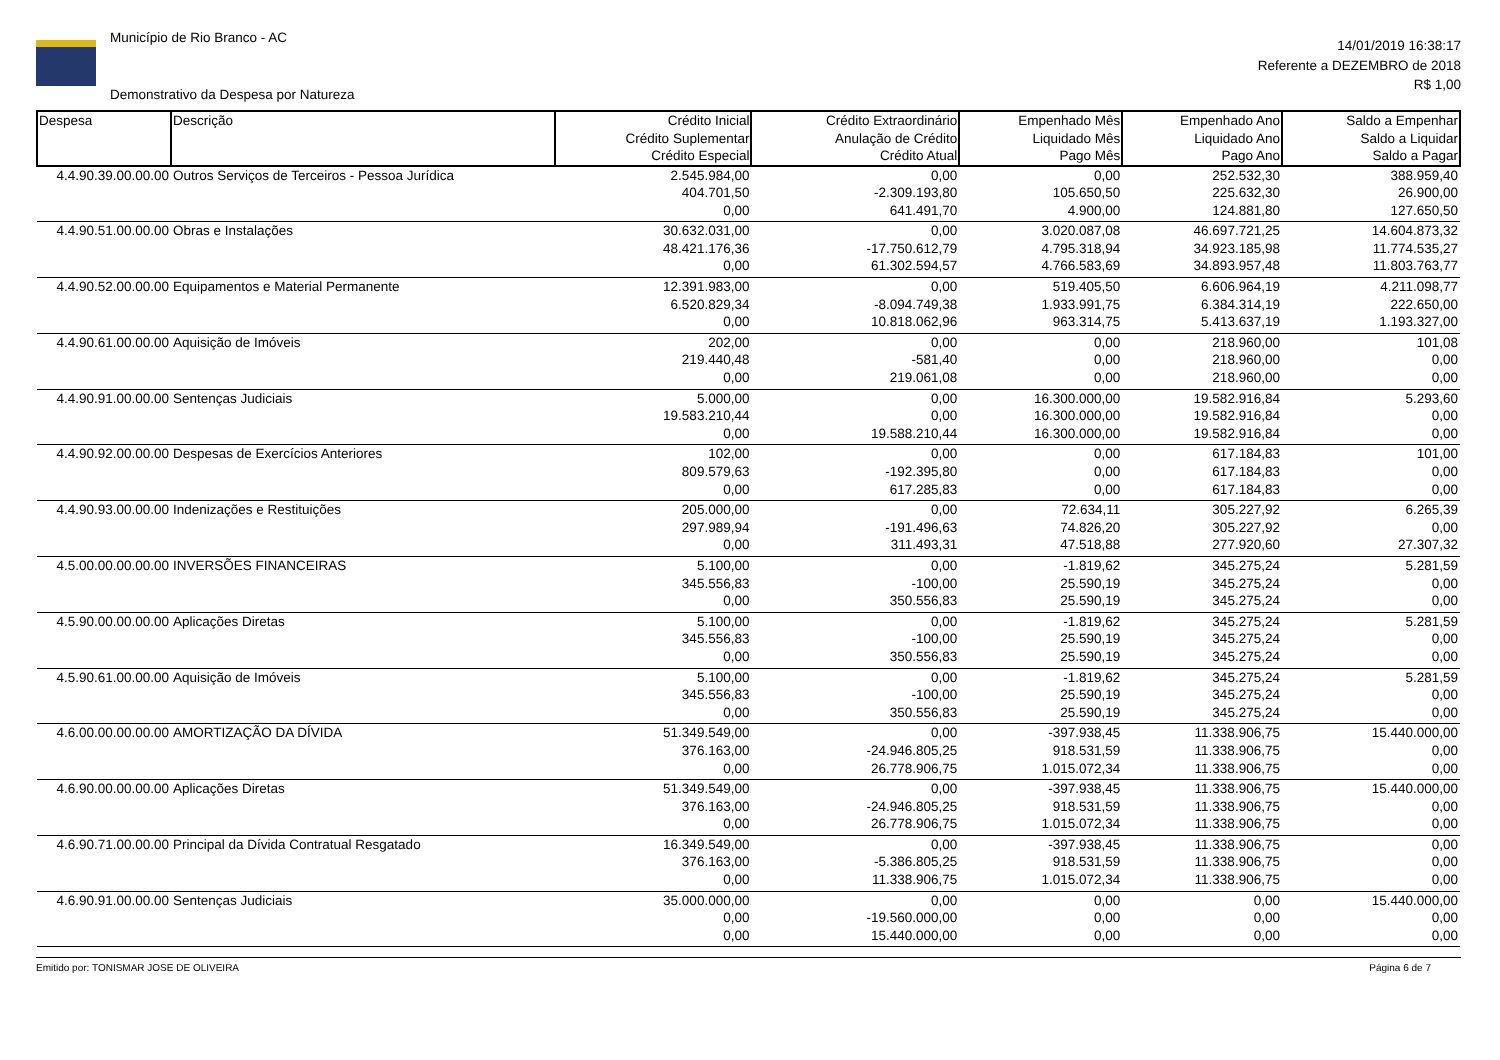Município de Rio Branco - AC
Demonstrativo da Despesa por Natureza
14/01/2019 16:38:17
Referente a DEZEMBRO de 2018
R$ 1,00
| Despesa | Descrição | Crédito Inicial Crédito Suplementar Crédito Especial | Crédito Extraordinário Anulação de Crédito Crédito Atual | Empenhado Mês Liquidado Mês Pago Mês | Empenhado Ano Liquidado Ano Pago Ano | Saldo a Empenhar Saldo a Liquidar Saldo a Pagar |
| --- | --- | --- | --- | --- | --- | --- |
| 4.4.90.39.00.00.00 | Outros Serviços de Terceiros - Pessoa Jurídica | 2.545.984,00 404.701,50 0,00 | 0,00 -2.309.193,80 641.491,70 | 0,00 105.650,50 4.900,00 | 252.532,30 225.632,30 124.881,80 | 388.959,40 26.900,00 127.650,50 |
| 4.4.90.51.00.00.00 | Obras e Instalações | 30.632.031,00 48.421.176,36 0,00 | 0,00 -17.750.612,79 61.302.594,57 | 3.020.087,08 4.795.318,94 4.766.583,69 | 46.697.721,25 34.923.185,98 34.893.957,48 | 14.604.873,32 11.774.535,27 11.803.763,77 |
| 4.4.90.52.00.00.00 | Equipamentos e Material Permanente | 12.391.983,00 6.520.829,34 0,00 | 0,00 -8.094.749,38 10.818.062,96 | 519.405,50 1.933.991,75 963.314,75 | 6.606.964,19 6.384.314,19 5.413.637,19 | 4.211.098,77 222.650,00 1.193.327,00 |
| 4.4.90.61.00.00.00 | Aquisição de Imóveis | 202,00 219.440,48 0,00 | 0,00 -581,40 219.061,08 | 0,00 0,00 0,00 | 218.960,00 218.960,00 218.960,00 | 101,08 0,00 0,00 |
| 4.4.90.91.00.00.00 | Sentenças Judiciais | 5.000,00 19.583.210,44 0,00 | 0,00 0,00 19.588.210,44 | 16.300.000,00 16.300.000,00 16.300.000,00 | 19.582.916,84 19.582.916,84 19.582.916,84 | 5.293,60 0,00 0,00 |
| 4.4.90.92.00.00.00 | Despesas de Exercícios Anteriores | 102,00 809.579,63 0,00 | 0,00 -192.395,80 617.285,83 | 0,00 0,00 0,00 | 617.184,83 617.184,83 617.184,83 | 101,00 0,00 0,00 |
| 4.4.90.93.00.00.00 | Indenizações e Restituições | 205.000,00 297.989,94 0,00 | 0,00 -191.496,63 311.493,31 | 72.634,11 74.826,20 47.518,88 | 305.227,92 305.227,92 277.920,60 | 6.265,39 0,00 27.307,32 |
| 4.5.00.00.00.00.00 | INVERSÕES FINANCEIRAS | 5.100,00 345.556,83 0,00 | 0,00 -100,00 350.556,83 | -1.819,62 25.590,19 25.590,19 | 345.275,24 345.275,24 345.275,24 | 5.281,59 0,00 0,00 |
| 4.5.90.00.00.00.00 | Aplicações Diretas | 5.100,00 345.556,83 0,00 | 0,00 -100,00 350.556,83 | -1.819,62 25.590,19 25.590,19 | 345.275,24 345.275,24 345.275,24 | 5.281,59 0,00 0,00 |
| 4.5.90.61.00.00.00 | Aquisição de Imóveis | 5.100,00 345.556,83 0,00 | 0,00 -100,00 350.556,83 | -1.819,62 25.590,19 25.590,19 | 345.275,24 345.275,24 345.275,24 | 5.281,59 0,00 0,00 |
| 4.6.00.00.00.00.00 | AMORTIZAÇÃO DA DÍVIDA | 51.349.549,00 376.163,00 0,00 | 0,00 -24.946.805,25 26.778.906,75 | -397.938,45 918.531,59 1.015.072,34 | 11.338.906,75 11.338.906,75 11.338.906,75 | 15.440.000,00 0,00 0,00 |
| 4.6.90.00.00.00.00 | Aplicações Diretas | 51.349.549,00 376.163,00 0,00 | 0,00 -24.946.805,25 26.778.906,75 | -397.938,45 918.531,59 1.015.072,34 | 11.338.906,75 11.338.906,75 11.338.906,75 | 15.440.000,00 0,00 0,00 |
| 4.6.90.71.00.00.00 | Principal da Dívida Contratual Resgatado | 16.349.549,00 376.163,00 0,00 | 0,00 -5.386.805,25 11.338.906,75 | -397.938,45 918.531,59 1.015.072,34 | 11.338.906,75 11.338.906,75 11.338.906,75 | 0,00 0,00 0,00 |
| 4.6.90.91.00.00.00 | Sentenças Judiciais | 35.000.000,00 0,00 0,00 | 0,00 -19.560.000,00 15.440.000,00 | 0,00 0,00 0,00 | 0,00 0,00 0,00 | 15.440.000,00 0,00 0,00 |
Emitido por: TONISMAR JOSE DE OLIVEIRA Página 6 de 7